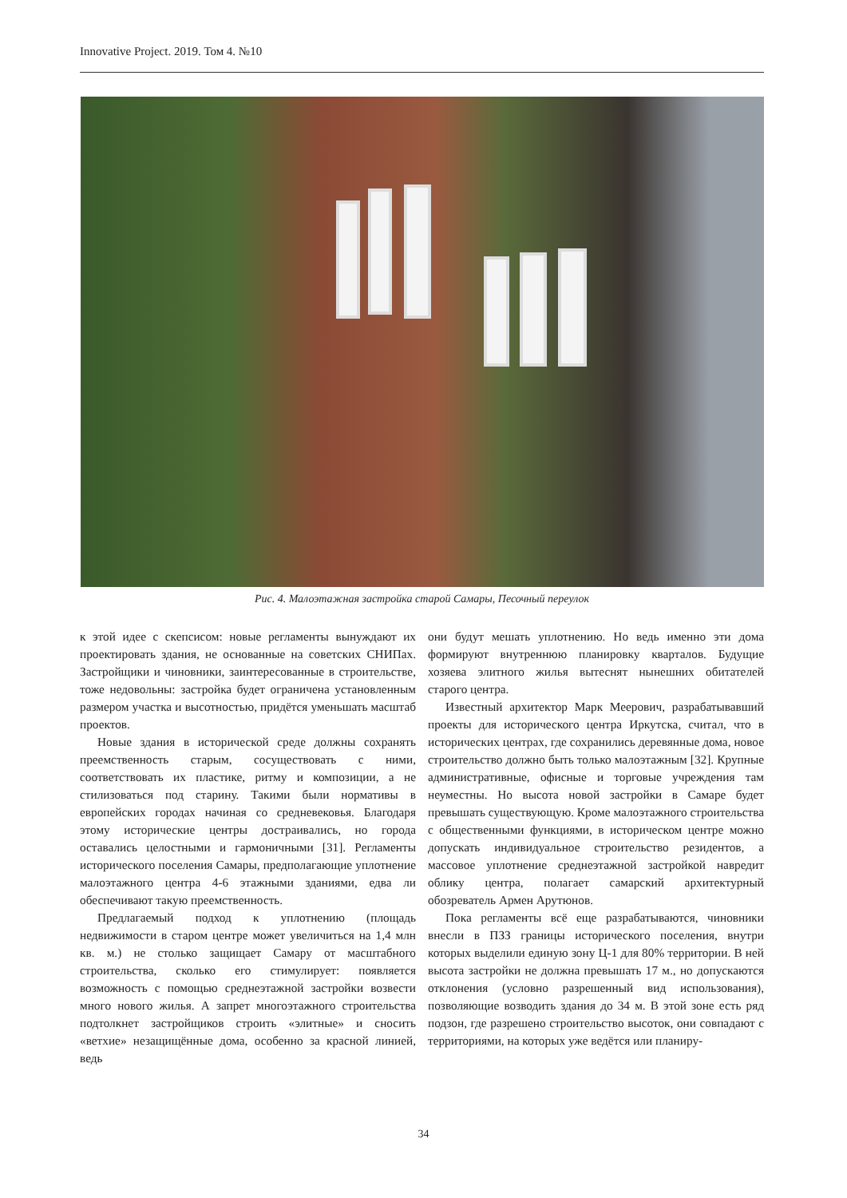Innovative Project. 2019. Том 4. №10
Рис. 4. Малоэтажная застройка старой Самары, Песочный переулок
к этой идее с скепсисом: новые регламенты вынуждают их проектировать здания, не основанные на советских СНИПах. Застройщики и чиновники, заинтересованные в строительстве, тоже недовольны: застройка будет ограничена установленным размером участка и высотностью, придётся уменьшать масштаб проектов.
Новые здания в исторической среде должны сохранять преемственность старым, сосуществовать с ними, соответствовать их пластике, ритму и композиции, а не стилизоваться под старину. Такими были нормативы в европейских городах начиная со средневековья. Благодаря этому исторические центры достраивались, но города оставались целостными и гармоничными [31]. Регламенты исторического поселения Самары, предполагающие уплотнение малоэтажного центра 4-6 этажными зданиями, едва ли обеспечивают такую преемственность.
Предлагаемый подход к уплотнению (площадь недвижимости в старом центре может увеличиться на 1,4 млн кв. м.) не столько защищает Самару от масштабного строительства, сколько его стимулирует: появляется возможность с помощью среднеэтажной застройки возвести много нового жилья. А запрет многоэтажного строительства подтолкнет застройщиков строить «элитные» и сносить «ветхие» незащищённые дома, особенно за красной линией, ведь
они будут мешать уплотнению. Но ведь именно эти дома формируют внутреннюю планировку кварталов. Будущие хозяева элитного жилья вытеснят нынешних обитателей старого центра.
Известный архитектор Марк Меерович, разрабатывавший проекты для исторического центра Иркутска, считал, что в исторических центрах, где сохранились деревянные дома, новое строительство должно быть только малоэтажным [32]. Крупные административные, офисные и торговые учреждения там неуместны. Но высота новой застройки в Самаре будет превышать существующую. Кроме малоэтажного строительства с общественными функциями, в историческом центре можно допускать индивидуальное строительство резидентов, а массовое уплотнение среднеэтажной застройкой навредит облику центра, полагает самарский архитектурный обозреватель Армен Арутюнов.
Пока регламенты всё еще разрабатываются, чиновники внесли в ПЗЗ границы исторического поселения, внутри которых выделили единую зону Ц-1 для 80% территории. В ней высота застройки не должна превышать 17 м., но допускаются отклонения (условно разрешенный вид использования), позволяющие возводить здания до 34 м. В этой зоне есть ряд подзон, где разрешено строительство высоток, они совпадают с территориями, на которых уже ведётся или планиру-
34